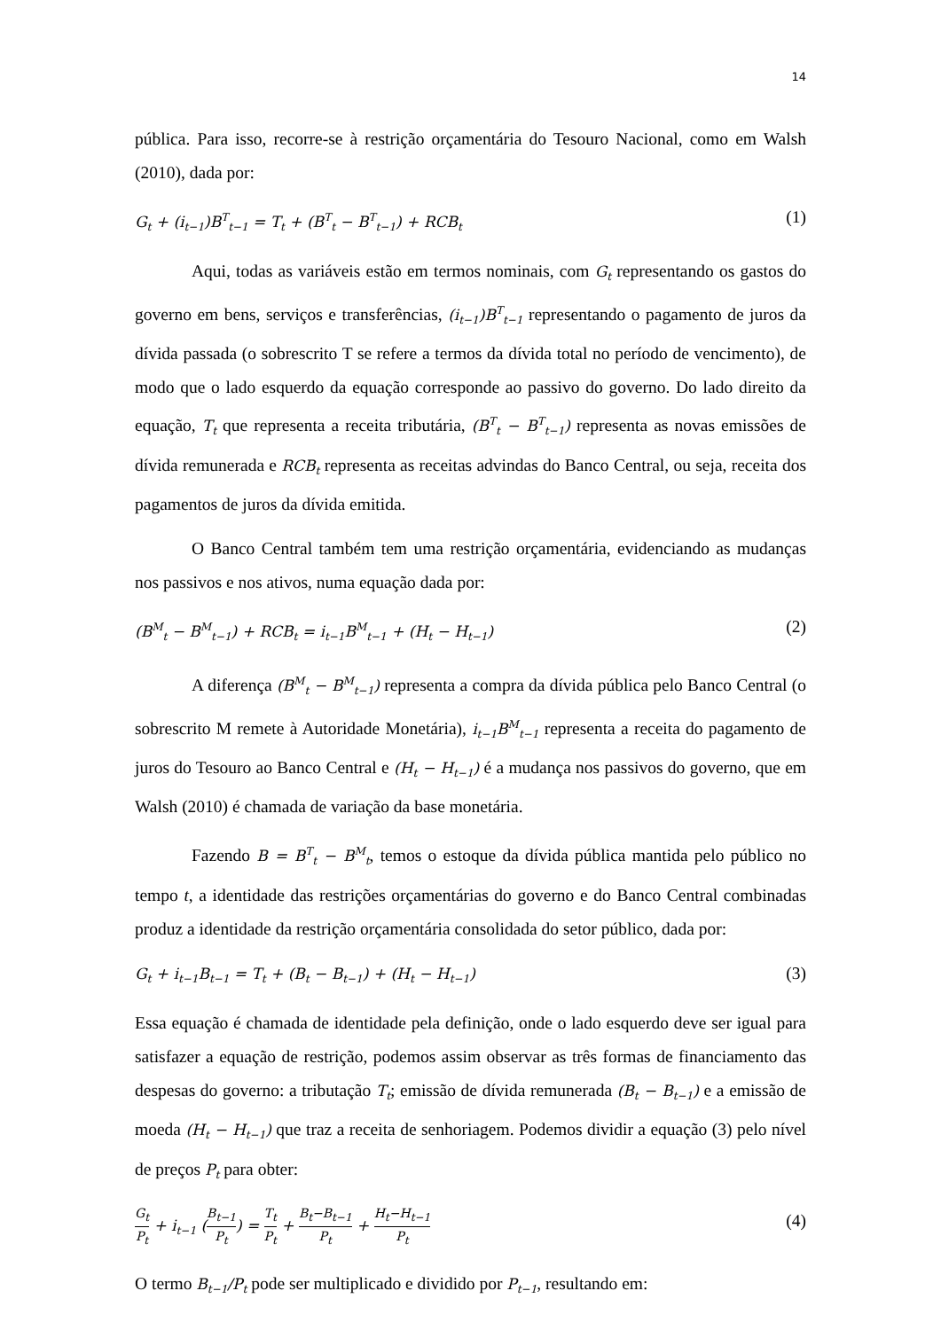14
pública. Para isso, recorre-se à restrição orçamentária do Tesouro Nacional, como em Walsh (2010), dada por:
G<sub>t</sub> + (i<sub>t−1</sub>)B<sup>T</sup><sub>t−1</sub> = T<sub>t</sub> + (B<sup>T</sup><sub>t</sub> − B<sup>T</sup><sub>t−1</sub>) + RCB<sub>t</sub> (1)
Aqui, todas as variáveis estão em termos nominais, com G<sub>t</sub> representando os gastos do governo em bens, serviços e transferências, (i<sub>t−1</sub>)B<sup>T</sup><sub>t−1</sub> representando o pagamento de juros da dívida passada (o sobrescrito T se refere a termos da dívida total no período de vencimento), de modo que o lado esquerdo da equação corresponde ao passivo do governo. Do lado direito da equação, T<sub>t</sub> que representa a receita tributária, (B<sup>T</sup><sub>t</sub> − B<sup>T</sup><sub>t−1</sub>) representa as novas emissões de dívida remunerada e RCB<sub>t</sub> representa as receitas advindas do Banco Central, ou seja, receita dos pagamentos de juros da dívida emitida.
O Banco Central também tem uma restrição orçamentária, evidenciando as mudanças nos passivos e nos ativos, numa equação dada por:
(B<sup>M</sup><sub>t</sub> − B<sup>M</sup><sub>t−1</sub>) + RCB<sub>t</sub> = i<sub>t−1</sub>B<sup>M</sup><sub>t−1</sub> + (H<sub>t</sub> − H<sub>t−1</sub>) (2)
A diferença (B<sup>M</sup><sub>t</sub> − B<sup>M</sup><sub>t−1</sub>) representa a compra da dívida pública pelo Banco Central (o sobrescrito M remete à Autoridade Monetária), i<sub>t−1</sub>B<sup>M</sup><sub>t−1</sub> representa a receita do pagamento de juros do Tesouro ao Banco Central e (H<sub>t</sub> − H<sub>t−1</sub>) é a mudança nos passivos do governo, que em Walsh (2010) é chamada de variação da base monetária.
Fazendo B = B<sup>T</sup><sub>t</sub> − B<sup>M</sup><sub>t</sub>, temos o estoque da dívida pública mantida pelo público no tempo t, a identidade das restrições orçamentárias do governo e do Banco Central combinadas produz a identidade da restrição orçamentária consolidada do setor público, dada por:
G<sub>t</sub> + i<sub>t−1</sub>B<sub>t−1</sub> = T<sub>t</sub> + (B<sub>t</sub> − B<sub>t−1</sub>) + (H<sub>t</sub> − H<sub>t−1</sub>) (3)
Essa equação é chamada de identidade pela definição, onde o lado esquerdo deve ser igual para satisfazer a equação de restrição, podemos assim observar as três formas de financiamento das despesas do governo: a tributação T<sub>t</sub>; emissão de dívida remunerada (B<sub>t</sub> − B<sub>t−1</sub>) e a emissão de moeda (H<sub>t</sub> − H<sub>t−1</sub>) que traz a receita de senhoriagem. Podemos dividir a equação (3) pelo nível de preços P<sub>t</sub> para obter:
G<sub>t</sub> P<sub>t</sub> + i<sub>t−1</sub> (B<sub>t−1</sub> P<sub>t</sub>) = T<sub>t</sub> P<sub>t</sub> + B<sub>t</sub>−B<sub>t−1</sub> P<sub>t</sub> + H<sub>t</sub>−H<sub>t−1</sub> P<sub>t</sub> (4)
O termo B<sub>t−1</sub>/P<sub>t</sub> pode ser multiplicado e dividido por P<sub>t−1</sub>, resultando em: